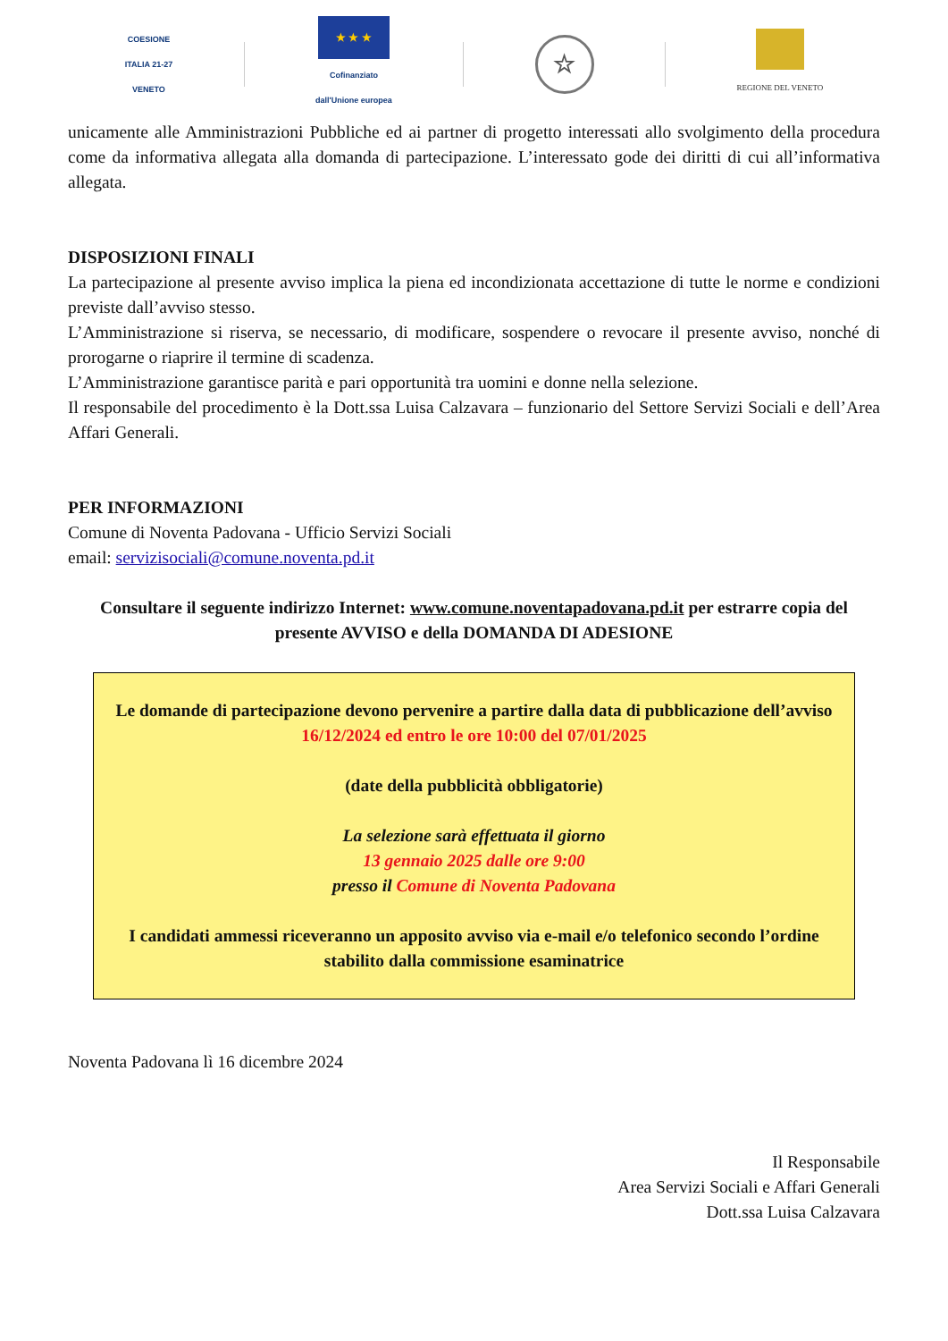COESIONE
ITALIA 21-27
VENETO
★ ★ ★
Cofinanziato
dall'Unione europea
☆
REGIONE DEL VENETO
unicamente alle Amministrazioni Pubbliche ed ai partner di progetto interessati allo svolgimento della procedura come da informativa allegata alla domanda di partecipazione. L’interessato gode dei diritti di cui all’informativa allegata.
DISPOSIZIONI FINALI
La partecipazione al presente avviso implica la piena ed incondizionata accettazione di tutte le norme e condizioni previste dall’avviso stesso.
L’Amministrazione si riserva, se necessario, di modificare, sospendere o revocare il presente avviso, nonché di prorogarne o riaprire il termine di scadenza.
L’Amministrazione garantisce parità e pari opportunità tra uomini e donne nella selezione.
Il responsabile del procedimento è la Dott.ssa Luisa Calzavara – funzionario del Settore Servizi Sociali e dell’Area Affari Generali.
PER INFORMAZIONI
Comune di Noventa Padovana - Ufficio Servizi Sociali
email: servizisociali@comune.noventa.pd.it
Consultare il seguente indirizzo Internet: www.comune.noventapadovana.pd.it per estrarre copia del presente AVVISO e della DOMANDA DI ADESIONE
Le domande di partecipazione devono pervenire a partire dalla data di pubblicazione dell’avviso 16/12/2024 ed entro le ore 10:00 del 07/01/2025
(date della pubblicità obbligatorie)
La selezione sarà effettuata il giorno
13 gennaio 2025 dalle ore 9:00
presso il Comune di Noventa Padovana
I candidati ammessi riceveranno un apposito avviso via e-mail e/o telefonico secondo l’ordine stabilito dalla commissione esaminatrice
Noventa Padovana lì 16 dicembre 2024
Il Responsabile
Area Servizi Sociali e Affari Generali
Dott.ssa Luisa Calzavara